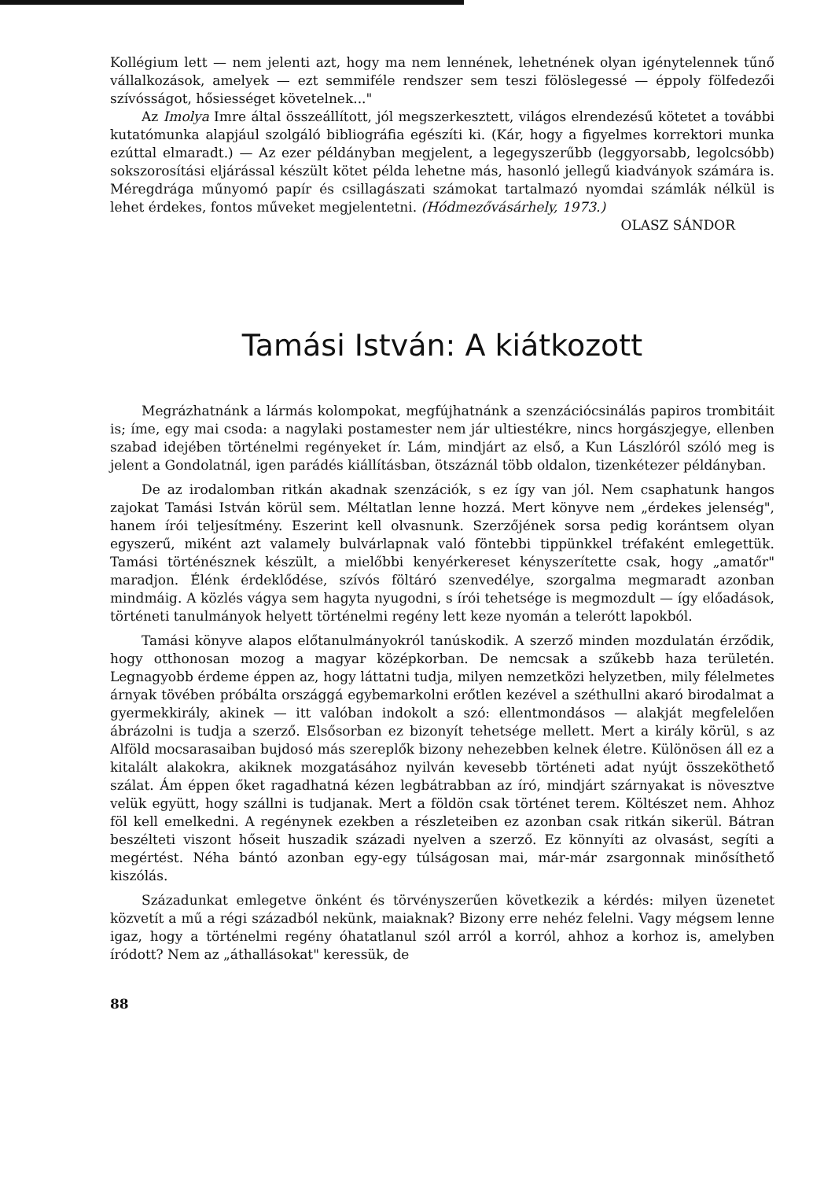Kollégium lett — nem jelenti azt, hogy ma nem lennének, lehetnének olyan igénytelennek tűnő vállalkozások, amelyek — ezt semmiféle rendszer sem teszi fölöslegessé — éppoly fölfedezői szívósságot, hősiességet követelnek..."
Az Imolya Imre által összeállított, jól megszerkesztett, világos elrendezésű kötetet a további kutatómunka alapjául szolgáló bibliográfia egészíti ki. (Kár, hogy a figyelmes korrektori munka ezúttal elmaradt.) — Az ezer példányban megjelent, a legegyszerűbb (leggyorsabb, legolcsóbb) sokszorosítási eljárással készült kötet példa lehetne más, hasonló jellegű kiadványok számára is. Méregdrága műnyomó papír és csillagászati számokat tartalmazó nyomdai számlák nélkül is lehet érdekes, fontos műveket megjelentetni. (Hódmezővásárhely, 1973.)
OLASZ SÁNDOR
Tamási István: A kiátkozott
Megrázhatnánk a lármás kolompokat, megfújhatnánk a szenzációcsinálás papiros trombitáit is; íme, egy mai csoda: a nagylaki postamester nem jár ultiestékre, nincs horgászjegye, ellenben szabad idejében történelmi regényeket ír. Lám, mindjárt az első, a Kun Lászlóról szóló meg is jelent a Gondolatnál, igen parádés kiállításban, ötszáznál több oldalon, tizenkétezer példányban.
De az irodalomban ritkán akadnak szenzációk, s ez így van jól. Nem csaphatunk hangos zajokat Tamási István körül sem. Méltatlan lenne hozzá. Mert könyve nem „érdekes jelenség", hanem írói teljesítmény. Eszerint kell olvasnunk. Szerzőjének sorsa pedig korántsem olyan egyszerű, miként azt valamely bulvárlapnak való föntebbi tippünkkel tréfaként emlegettük. Tamási történésznek készült, a mielőbbi kenyérkereset kényszerítette csak, hogy „amatőr" maradjon. Élénk érdeklődése, szívós föltáró szenvedélye, szorgalma megmaradt azonban mindmáig. A közlés vágya sem hagyta nyugodni, s írói tehetsége is megmozdult — így előadások, történeti tanulmányok helyett történelmi regény lett keze nyomán a telerótt lapokból.
Tamási könyve alapos előtanulmányokról tanúskodik. A szerző minden mozdulatán érződik, hogy otthonosan mozog a magyar középkorban. De nemcsak a szűkebb haza területén. Legnagyobb érdeme éppen az, hogy láttatni tudja, milyen nemzetközi helyzetben, mily félelmetes árnyak tövében próbálta országgá egybemarkolni erőtlen kezével a széthullni akaró birodalmat a gyermekkirály, akinek — itt valóban indokolt a szó: ellentmondásos — alakját megfelelően ábrázolni is tudja a szerző. Elsősorban ez bizonyít tehetsége mellett. Mert a király körül, s az Alföld mocsarasaiban bujdosó más szereplők bizony nehezebben kelnek életre. Különösen áll ez a kitalált alakokra, akiknek mozgatásához nyilván kevesebb történeti adat nyújt összeköthető szálat. Ám éppen őket ragadhatná kézen legbátrabban az író, mindjárt szárnyakat is növesztve velük együtt, hogy szállni is tudjanak. Mert a földön csak történet terem. Költészet nem. Ahhoz föl kell emelkedni. A regénynek ezekben a részleteiben ez azonban csak ritkán sikerül. Bátran beszélteti viszont hőseit huszadik századi nyelven a szerző. Ez könnyíti az olvasást, segíti a megértést. Néha bántó azonban egy-egy túlságosan mai, már-már zsargonnak minősíthető kiszólás.
Századunkat emlegetve önként és törvényszerűen következik a kérdés: milyen üzenetet közvetít a mű a régi századból nekünk, maiaknak? Bizony erre nehéz felelni. Vagy mégsem lenne igaz, hogy a történelmi regény óhatatlanul szól arról a korról, ahhoz a korhoz is, amelyben íródott? Nem az „áthallásokat" keressük, de
88